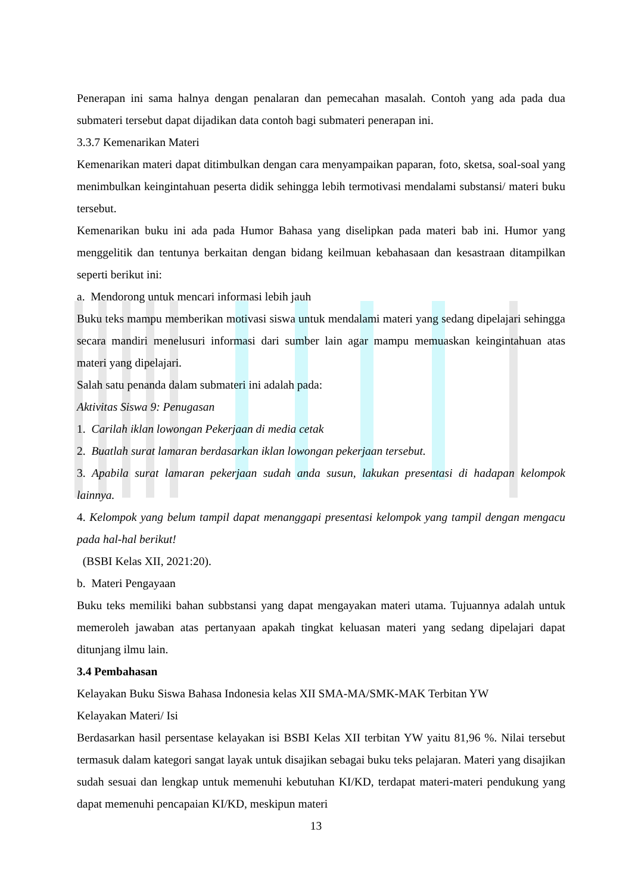Penerapan ini sama halnya dengan penalaran dan pemecahan masalah. Contoh yang ada pada dua submateri tersebut dapat dijadikan data contoh bagi submateri penerapan ini.
3.3.7 Kemenarikan Materi
Kemenarikan materi dapat ditimbulkan dengan cara menyampaikan paparan, foto, sketsa, soal-soal yang menimbulkan keingintahuan peserta didik sehingga lebih termotivasi mendalami substansi/ materi buku tersebut.
Kemenarikan buku ini ada pada Humor Bahasa yang diselipkan pada materi bab ini. Humor yang menggelitik dan tentunya berkaitan dengan bidang keilmuan kebahasaan dan kesastraan ditampilkan seperti berikut ini:
a. Mendorong untuk mencari informasi lebih jauh
Buku teks mampu memberikan motivasi siswa untuk mendalami materi yang sedang dipelajari sehingga secara mandiri menelusuri informasi dari sumber lain agar mampu memuaskan keingintahuan atas materi yang dipelajari.
Salah satu penanda dalam submateri ini adalah pada:
Aktivitas Siswa 9: Penugasan
1. Carilah iklan lowongan Pekerjaan di media cetak
2. Buatlah surat lamaran berdasarkan iklan lowongan pekerjaan tersebut.
3. Apabila surat lamaran pekerjaan sudah anda susun, lakukan presentasi di hadapan kelompok lainnya.
4. Kelompok yang belum tampil dapat menanggapi presentasi kelompok yang tampil dengan mengacu pada hal-hal berikut!
(BSBI Kelas XII, 2021:20).
b. Materi Pengayaan
Buku teks memiliki bahan subbstansi yang dapat mengayakan materi utama. Tujuannya adalah untuk memeroleh jawaban atas pertanyaan apakah tingkat keluasan materi yang sedang dipelajari dapat ditunjang ilmu lain.
3.4 Pembahasan
Kelayakan Buku Siswa Bahasa Indonesia kelas XII SMA-MA/SMK-MAK Terbitan YW
Kelayakan Materi/ Isi
Berdasarkan hasil persentase kelayakan isi BSBI Kelas XII terbitan YW yaitu 81,96 %. Nilai tersebut termasuk dalam kategori sangat layak untuk disajikan sebagai buku teks pelajaran. Materi yang disajikan sudah sesuai dan lengkap untuk memenuhi kebutuhan KI/KD, terdapat materi-materi pendukung yang dapat memenuhi pencapaian KI/KD, meskipun materi
13